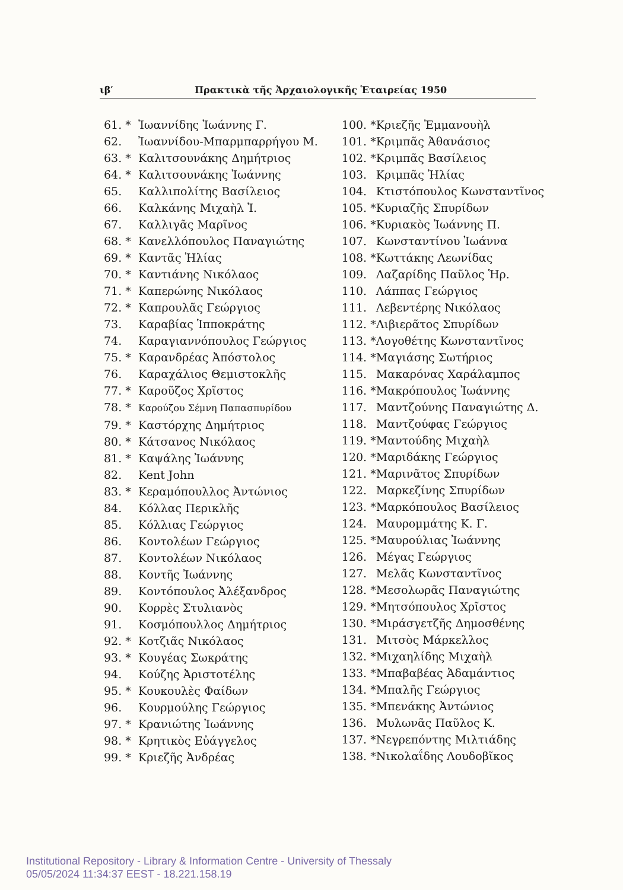ιβ′ Πρακτικὰ τῆς Ἀρχαιολογικῆς Ἑταιρείας 1950
61. * Ἰωαννίδης Ἰωάννης Γ.
62. Ἰωαννίδου-Μπαρμπαρρήγου Μ.
63. * Καλιτσουνάκης Δημήτριος
64. * Καλιτσουνάκης Ἰωάννης
65. Καλλιπολίτης Βασίλειος
66. Καλκάνης Μιχαὴλ Ἰ.
67. Καλλιγᾶς Μαρῖνος
68. * Κανελλόπουλος Παναγιώτης
69. * Καντᾶς Ἠλίας
70. * Καντιάνης Νικόλαος
71. * Καπερώνης Νικόλαος
72. * Καπρουλᾶς Γεώργιος
73. Καραβίας Ἱπποκράτης
74. Καραγιαννόπουλος Γεώργιος
75. * Καρανδρέας Ἀπόστολος
76. Καραχάλιος Θεμιστοκλῆς
77. * Καροῦζος Χρῖστος
78. * Καρούζου Σέμνη Παπασπυρίδου
79. * Καστόρχης Δημήτριος
80. * Κάτσανος Νικόλαος
81. * Καψάλης Ἰωάννης
82. Kent John
83. * Κεραμόπουλλος Ἀντώνιος
84. Κόλλας Περικλῆς
85. Κόλλιας Γεώργιος
86. Κοντολέων Γεώργιος
87. Κοντολέων Νικόλαος
88. Κοντῆς Ἰωάννης
89. Κοντόπουλος Ἀλέξανδρος
90. Κορρὲς Στυλιανὸς
91. Κοσμόπουλλος Δημήτριος
92. * Κοτζιᾶς Νικόλαος
93. * Κουγέας Σωκράτης
94. Κούζης Ἀριστοτέλης
95. * Κουκουλὲς Φαίδων
96. Κουρμούλης Γεώργιος
97. * Κρανιώτης Ἰωάννης
98. * Κρητικὸς Εὐάγγελος
99. * Κριεζῆς Ἀνδρέας
100. * Κριεζῆς Ἐμμανουὴλ
101. * Κριμπᾶς Ἀθανάσιος
102. * Κριμπᾶς Βασίλειος
103. Κριμπᾶς Ἠλίας
104. Κτιστόπουλος Κωνσταντῖνος
105. * Κυριαζῆς Σπυρίδων
106. * Κυριακὸς Ἰωάννης Π.
107. Κωνσταντίνου Ἰωάννα
108. * Κωττάκης Λεωνίδας
109. Λαζαρίδης Παῦλος Ἡρ.
110. Λάππας Γεώργιος
111. Λεβεντέρης Νικόλαος
112. * Λιβιερᾶτος Σπυρίδων
113. * Λογοθέτης Κωνσταντῖνος
114. * Μαγιάσης Σωτήριος
115. Μακαρόνας Χαράλαμπος
116. * Μακρόπουλος Ἰωάννης
117. Μαντζούνης Παναγιώτης Δ.
118. Μαντζούφας Γεώργιος
119. * Μαντούδης Μιχαὴλ
120. * Μαριδάκης Γεώργιος
121. * Μαρινᾶτος Σπυρίδων
122. Μαρκεζίνης Σπυρίδων
123. * Μαρκόπουλος Βασίλειος
124. Μαυρομμάτης Κ. Γ.
125. * Μαυρούλιας Ἰωάννης
126. Μέγας Γεώργιος
127. Μελᾶς Κωνσταντῖνος
128. * Μεσολωρᾶς Παναγιώτης
129. * Μητσόπουλος Χρῖστος
130. * Μιράσγετζῆς Δημοσθένης
131. Μιτσὸς Μάρκελλος
132. * Μιχαηλίδης Μιχαὴλ
133. * Μπαβαβέας Ἀδαμάντιος
134. * Μπαλῆς Γεώργιος
135. * Μπενάκης Ἀντώνιος
136. Μυλωνᾶς Παῦλος Κ.
137. * Νεγρεπόντης Μιλτιάδης
138. * Νικολαΐδης Λουδοβῖκος
Institutional Repository - Library & Information Centre - University of Thessaly
05/05/2024 11:34:37 EEST - 18.221.158.19